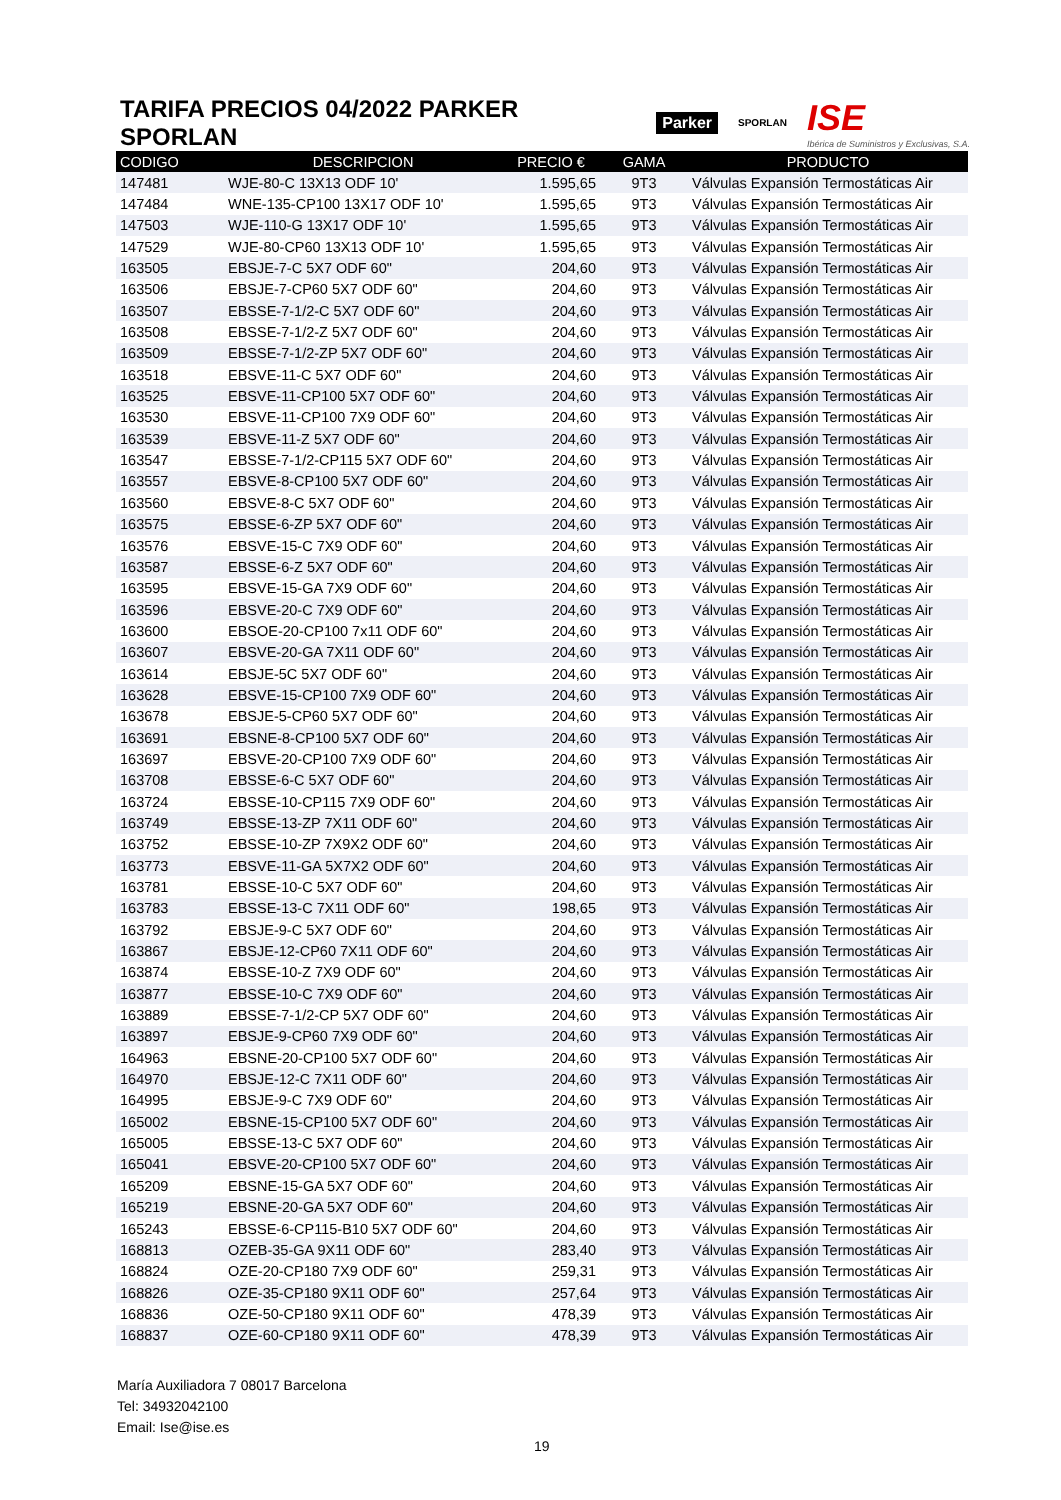TARIFA PRECIOS 04/2022 PARKER SPORLAN
Parker SPORLAN ISE
Ibérica de Suministros y Exclusivas, S.A.
| CODIGO | DESCRIPCION | PRECIO € | GAMA | PRODUCTO |
| --- | --- | --- | --- | --- |
| 147481 | WJE-80-C 13X13 ODF 10' | 1.595,65 | 9T3 | Válvulas Expansión Termostáticas Air |
| 147484 | WNE-135-CP100 13X17 ODF 10' | 1.595,65 | 9T3 | Válvulas Expansión Termostáticas Air |
| 147503 | WJE-110-G 13X17 ODF 10' | 1.595,65 | 9T3 | Válvulas Expansión Termostáticas Air |
| 147529 | WJE-80-CP60 13X13 ODF 10' | 1.595,65 | 9T3 | Válvulas Expansión Termostáticas Air |
| 163505 | EBSJE-7-C 5X7 ODF 60" | 204,60 | 9T3 | Válvulas Expansión Termostáticas Air |
| 163506 | EBSJE-7-CP60 5X7 ODF 60" | 204,60 | 9T3 | Válvulas Expansión Termostáticas Air |
| 163507 | EBSSE-7-1/2-C 5X7 ODF 60" | 204,60 | 9T3 | Válvulas Expansión Termostáticas Air |
| 163508 | EBSSE-7-1/2-Z 5X7 ODF 60" | 204,60 | 9T3 | Válvulas Expansión Termostáticas Air |
| 163509 | EBSSE-7-1/2-ZP 5X7 ODF 60" | 204,60 | 9T3 | Válvulas Expansión Termostáticas Air |
| 163518 | EBSVE-11-C 5X7 ODF 60" | 204,60 | 9T3 | Válvulas Expansión Termostáticas Air |
| 163525 | EBSVE-11-CP100 5X7 ODF 60" | 204,60 | 9T3 | Válvulas Expansión Termostáticas Air |
| 163530 | EBSVE-11-CP100 7X9 ODF 60" | 204,60 | 9T3 | Válvulas Expansión Termostáticas Air |
| 163539 | EBSVE-11-Z 5X7 ODF 60" | 204,60 | 9T3 | Válvulas Expansión Termostáticas Air |
| 163547 | EBSSE-7-1/2-CP115 5X7 ODF 60" | 204,60 | 9T3 | Válvulas Expansión Termostáticas Air |
| 163557 | EBSVE-8-CP100 5X7 ODF 60" | 204,60 | 9T3 | Válvulas Expansión Termostáticas Air |
| 163560 | EBSVE-8-C 5X7 ODF 60" | 204,60 | 9T3 | Válvulas Expansión Termostáticas Air |
| 163575 | EBSSE-6-ZP 5X7 ODF 60" | 204,60 | 9T3 | Válvulas Expansión Termostáticas Air |
| 163576 | EBSVE-15-C 7X9 ODF 60" | 204,60 | 9T3 | Válvulas Expansión Termostáticas Air |
| 163587 | EBSSE-6-Z 5X7 ODF 60" | 204,60 | 9T3 | Válvulas Expansión Termostáticas Air |
| 163595 | EBSVE-15-GA 7X9 ODF 60" | 204,60 | 9T3 | Válvulas Expansión Termostáticas Air |
| 163596 | EBSVE-20-C 7X9 ODF 60" | 204,60 | 9T3 | Válvulas Expansión Termostáticas Air |
| 163600 | EBSOE-20-CP100 7x11 ODF 60" | 204,60 | 9T3 | Válvulas Expansión Termostáticas Air |
| 163607 | EBSVE-20-GA 7X11 ODF 60" | 204,60 | 9T3 | Válvulas Expansión Termostáticas Air |
| 163614 | EBSJE-5C 5X7 ODF 60" | 204,60 | 9T3 | Válvulas Expansión Termostáticas Air |
| 163628 | EBSVE-15-CP100 7X9 ODF 60" | 204,60 | 9T3 | Válvulas Expansión Termostáticas Air |
| 163678 | EBSJE-5-CP60 5X7 ODF 60" | 204,60 | 9T3 | Válvulas Expansión Termostáticas Air |
| 163691 | EBSNE-8-CP100 5X7 ODF 60" | 204,60 | 9T3 | Válvulas Expansión Termostáticas Air |
| 163697 | EBSVE-20-CP100 7X9 ODF 60" | 204,60 | 9T3 | Válvulas Expansión Termostáticas Air |
| 163708 | EBSSE-6-C 5X7 ODF 60" | 204,60 | 9T3 | Válvulas Expansión Termostáticas Air |
| 163724 | EBSSE-10-CP115 7X9 ODF 60" | 204,60 | 9T3 | Válvulas Expansión Termostáticas Air |
| 163749 | EBSSE-13-ZP 7X11 ODF 60" | 204,60 | 9T3 | Válvulas Expansión Termostáticas Air |
| 163752 | EBSSE-10-ZP 7X9X2 ODF 60" | 204,60 | 9T3 | Válvulas Expansión Termostáticas Air |
| 163773 | EBSVE-11-GA 5X7X2 ODF 60" | 204,60 | 9T3 | Válvulas Expansión Termostáticas Air |
| 163781 | EBSSE-10-C 5X7 ODF 60" | 204,60 | 9T3 | Válvulas Expansión Termostáticas Air |
| 163783 | EBSSE-13-C 7X11 ODF 60" | 198,65 | 9T3 | Válvulas Expansión Termostáticas Air |
| 163792 | EBSJE-9-C 5X7 ODF 60" | 204,60 | 9T3 | Válvulas Expansión Termostáticas Air |
| 163867 | EBSJE-12-CP60 7X11 ODF 60" | 204,60 | 9T3 | Válvulas Expansión Termostáticas Air |
| 163874 | EBSSE-10-Z 7X9 ODF 60" | 204,60 | 9T3 | Válvulas Expansión Termostáticas Air |
| 163877 | EBSSE-10-C 7X9 ODF 60" | 204,60 | 9T3 | Válvulas Expansión Termostáticas Air |
| 163889 | EBSSE-7-1/2-CP 5X7 ODF 60" | 204,60 | 9T3 | Válvulas Expansión Termostáticas Air |
| 163897 | EBSJE-9-CP60 7X9 ODF 60" | 204,60 | 9T3 | Válvulas Expansión Termostáticas Air |
| 164963 | EBSNE-20-CP100 5X7 ODF 60" | 204,60 | 9T3 | Válvulas Expansión Termostáticas Air |
| 164970 | EBSJE-12-C 7X11 ODF 60" | 204,60 | 9T3 | Válvulas Expansión Termostáticas Air |
| 164995 | EBSJE-9-C 7X9 ODF 60" | 204,60 | 9T3 | Válvulas Expansión Termostáticas Air |
| 165002 | EBSNE-15-CP100 5X7 ODF 60" | 204,60 | 9T3 | Válvulas Expansión Termostáticas Air |
| 165005 | EBSSE-13-C 5X7 ODF 60" | 204,60 | 9T3 | Válvulas Expansión Termostáticas Air |
| 165041 | EBSVE-20-CP100 5X7 ODF 60" | 204,60 | 9T3 | Válvulas Expansión Termostáticas Air |
| 165209 | EBSNE-15-GA 5X7 ODF 60" | 204,60 | 9T3 | Válvulas Expansión Termostáticas Air |
| 165219 | EBSNE-20-GA 5X7 ODF 60" | 204,60 | 9T3 | Válvulas Expansión Termostáticas Air |
| 165243 | EBSSE-6-CP115-B10 5X7 ODF 60" | 204,60 | 9T3 | Válvulas Expansión Termostáticas Air |
| 168813 | OZEB-35-GA 9X11 ODF 60" | 283,40 | 9T3 | Válvulas Expansión Termostáticas Air |
| 168824 | OZE-20-CP180 7X9 ODF 60" | 259,31 | 9T3 | Válvulas Expansión Termostáticas Air |
| 168826 | OZE-35-CP180 9X11 ODF 60" | 257,64 | 9T3 | Válvulas Expansión Termostáticas Air |
| 168836 | OZE-50-CP180 9X11 ODF 60" | 478,39 | 9T3 | Válvulas Expansión Termostáticas Air |
| 168837 | OZE-60-CP180 9X11 ODF 60" | 478,39 | 9T3 | Válvulas Expansión Termostáticas Air |
María Auxiliadora 7 08017 Barcelona
Tel: 34932042100
Email: Ise@ise.es
19